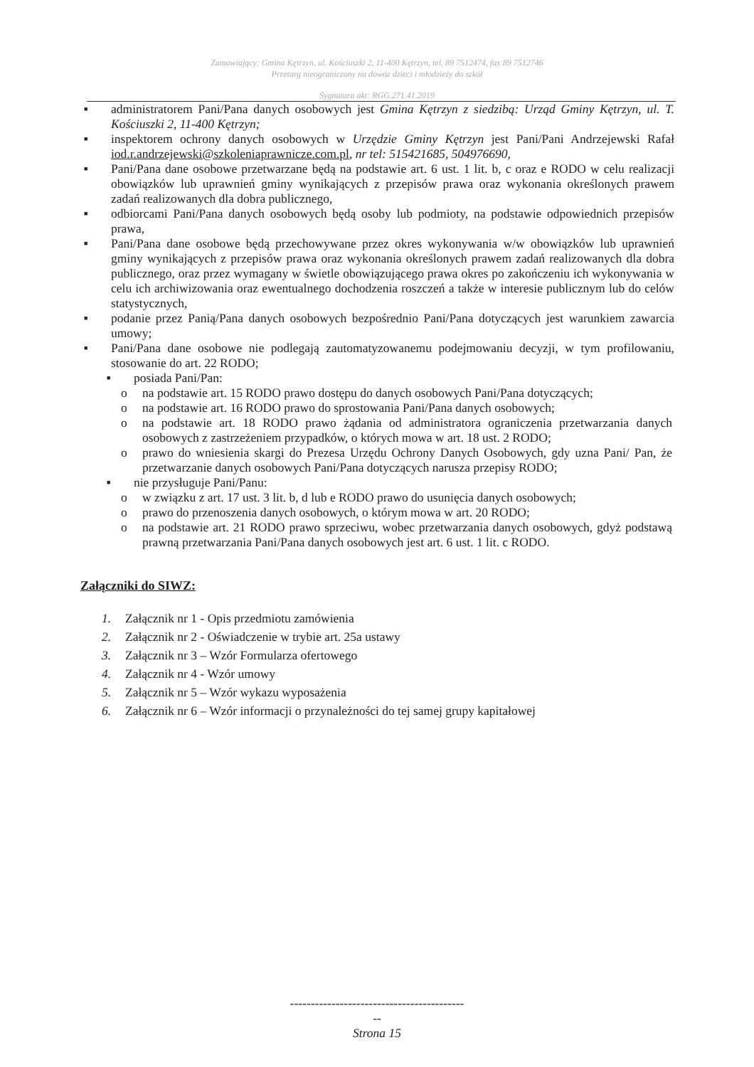Zamawiający: Gmina Kętrzyn, ul. Kościuszki 2, 11-400 Kętrzyn, tel. 89 7512474, fax 89 7512746
Przetarg nieograniczony na dowóz dzieci i młodzieży do szkół
Sygnatura akt: RGG.271.41.2019
■
administratorem Pani/Pana danych osobowych jest Gmina Kętrzyn z siedzibą: Urząd Gminy Kętrzyn, ul. T. Kościuszki 2, 11-400 Kętrzyn;
■
inspektorem ochrony danych osobowych w Urzędzie Gminy Kętrzyn jest Pani/Pani Andrzejewski Rafał iod.r.andrzejewski@szkoleniaprawnicze.com.pl, nr tel: 515421685, 504976690,
■
Pani/Pana dane osobowe przetwarzane będą na podstawie art. 6 ust. 1 lit. b, c oraz e RODO w celu realizacji obowiązków lub uprawnień gminy wynikających z przepisów prawa oraz wykonania określonych prawem zadań realizowanych dla dobra publicznego,
■
odbiorcami Pani/Pana danych osobowych będą osoby lub podmioty, na podstawie odpowiednich przepisów prawa,
■
Pani/Pana dane osobowe będą przechowywane przez okres wykonywania w/w obowiązków lub uprawnień gminy wynikających z przepisów prawa oraz wykonania określonych prawem zadań realizowanych dla dobra publicznego, oraz przez wymagany w świetle obowiązującego prawa okres po zakończeniu ich wykonywania w celu ich archiwizowania oraz ewentualnego dochodzenia roszczeń a także w interesie publicznym lub do celów statystycznych,
■
podanie przez Panią/Pana danych osobowych bezpośrednio Pani/Pana dotyczących jest warunkiem zawarcia umowy;
■
Pani/Pana dane osobowe nie podlegają zautomatyzowanemu podejmowaniu decyzji, w tym profilowaniu, stosowanie do art. 22 RODO;
■
posiada Pani/Pan:
o na podstawie art. 15 RODO prawo dostępu do danych osobowych Pani/Pana dotyczących;
o na podstawie art. 16 RODO prawo do sprostowania Pani/Pana danych osobowych;
o na podstawie art. 18 RODO prawo żądania od administratora ograniczenia przetwarzania danych osobowych z zastrzeżeniem przypadków, o których mowa w art. 18 ust. 2 RODO;
o prawo do wniesienia skargi do Prezesa Urzędu Ochrony Danych Osobowych, gdy uzna Pani/ Pan, że przetwarzanie danych osobowych Pani/Pana dotyczących narusza przepisy RODO;
■
nie przysługuje Pani/Panu:
o w związku z art. 17 ust. 3 lit. b, d lub e RODO prawo do usunięcia danych osobowych;
o prawo do przenoszenia danych osobowych, o którym mowa w art. 20 RODO;
o na podstawie art. 21 RODO prawo sprzeciwu, wobec przetwarzania danych osobowych, gdyż podstawą prawną przetwarzania Pani/Pana danych osobowych jest art. 6 ust. 1 lit. c RODO.
Załączniki do SIWZ:
1. Załącznik nr 1 - Opis przedmiotu zamówienia
2. Załącznik nr 2 - Oświadczenie w trybie art. 25a ustawy
3. Załącznik nr 3 – Wzór Formularza ofertowego
4. Załącznik nr 4 - Wzór umowy
5. Załącznik nr 5 – Wzór wykazu wyposażenia
6. Załącznik nr 6 – Wzór informacji o przynależności do tej samej grupy kapitałowej
------------------------------------------
--
Strona 15